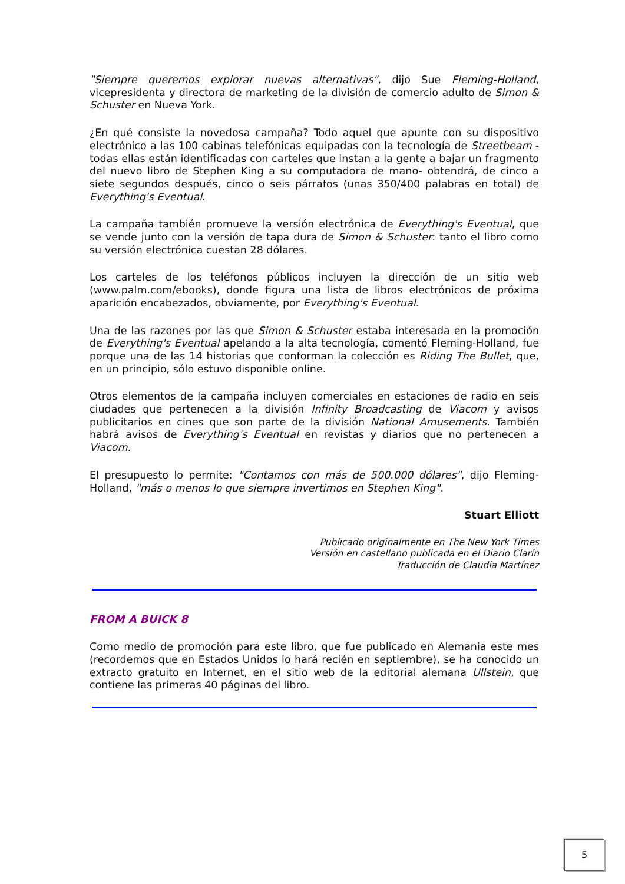"Siempre queremos explorar nuevas alternativas", dijo Sue Fleming-Holland, vicepresidenta y directora de marketing de la división de comercio adulto de Simon & Schuster en Nueva York.
¿En qué consiste la novedosa campaña? Todo aquel que apunte con su dispositivo electrónico a las 100 cabinas telefónicas equipadas con la tecnología de Streetbeam -todas ellas están identificadas con carteles que instan a la gente a bajar un fragmento del nuevo libro de Stephen King a su computadora de mano- obtendrá, de cinco a siete segundos después, cinco o seis párrafos (unas 350/400 palabras en total) de Everything's Eventual.
La campaña también promueve la versión electrónica de Everything's Eventual, que se vende junto con la versión de tapa dura de Simon & Schuster: tanto el libro como su versión electrónica cuestan 28 dólares.
Los carteles de los teléfonos públicos incluyen la dirección de un sitio web (www.palm.com/ebooks), donde figura una lista de libros electrónicos de próxima aparición encabezados, obviamente, por Everything's Eventual.
Una de las razones por las que Simon & Schuster estaba interesada en la promoción de Everything's Eventual apelando a la alta tecnología, comentó Fleming-Holland, fue porque una de las 14 historias que conforman la colección es Riding The Bullet, que, en un principio, sólo estuvo disponible online.
Otros elementos de la campaña incluyen comerciales en estaciones de radio en seis ciudades que pertenecen a la división Infinity Broadcasting de Viacom y avisos publicitarios en cines que son parte de la división National Amusements. También habrá avisos de Everything's Eventual en revistas y diarios que no pertenecen a Viacom.
El presupuesto lo permite: "Contamos con más de 500.000 dólares", dijo Fleming-Holland, "más o menos lo que siempre invertimos en Stephen King".
Stuart Elliott
Publicado originalmente en The New York Times
Versión en castellano publicada en el Diario Clarín
Traducción de Claudia Martínez
FROM A BUICK 8
Como medio de promoción para este libro, que fue publicado en Alemania este mes (recordemos que en Estados Unidos lo hará recién en septiembre), se ha conocido un extracto gratuito en Internet, en el sitio web de la editorial alemana Ullstein, que contiene las primeras 40 páginas del libro.
5